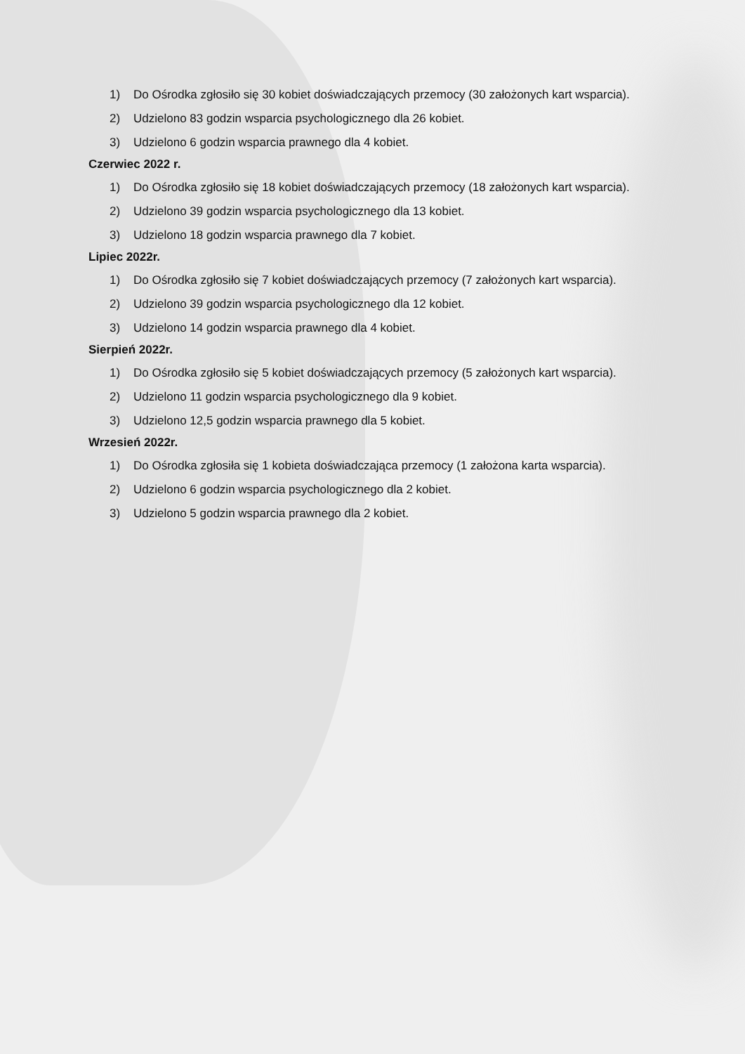1) Do Ośrodka zgłosiło się 30 kobiet doświadczających przemocy (30 założonych kart wsparcia).
2) Udzielono 83 godzin wsparcia psychologicznego dla 26 kobiet.
3) Udzielono 6 godzin wsparcia prawnego dla 4 kobiet.
Czerwiec 2022 r.
1) Do Ośrodka zgłosiło się 18 kobiet doświadczających przemocy (18 założonych kart wsparcia).
2) Udzielono 39 godzin wsparcia psychologicznego dla 13 kobiet.
3) Udzielono 18 godzin wsparcia prawnego dla 7 kobiet.
Lipiec 2022r.
1) Do Ośrodka zgłosiło się 7 kobiet doświadczających przemocy (7 założonych kart wsparcia).
2) Udzielono 39 godzin wsparcia psychologicznego dla 12 kobiet.
3) Udzielono 14 godzin wsparcia prawnego dla 4 kobiet.
Sierpień 2022r.
1) Do Ośrodka zgłosiło się 5 kobiet doświadczających przemocy (5 założonych kart wsparcia).
2) Udzielono 11 godzin wsparcia psychologicznego dla 9 kobiet.
3) Udzielono 12,5 godzin wsparcia prawnego dla 5 kobiet.
Wrzesień 2022r.
1) Do Ośrodka zgłosiła się 1 kobieta doświadczająca przemocy (1 założona karta wsparcia).
2) Udzielono 6 godzin wsparcia psychologicznego dla 2 kobiet.
3) Udzielono 5 godzin wsparcia prawnego dla 2 kobiet.